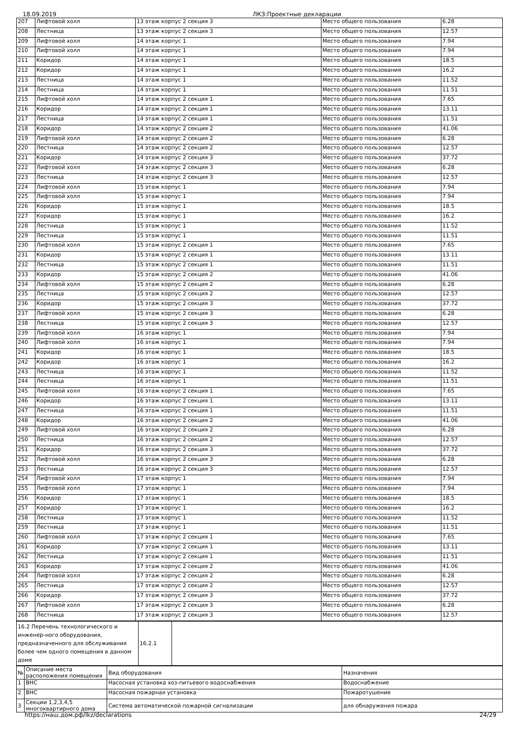18.09.2019 ЛКЗ:Проектные декларации
| 207 | Лифтовой холл | 13 этаж корпус 2 секция 3 | Место общего пользования | 6.28 |
| 208 | Лестница | 13 этаж корпус 2 секция 3 | Место общего пользования | 12.57 |
| 209 | Лифтовой холл | 14 этаж корпус 1 | Место общего пользования | 7.94 |
| 210 | Лифтовой холл | 14 этаж корпус 1 | Место общего пользования | 7.94 |
| 211 | Коридор | 14 этаж корпус 1 | Место общего пользования | 18.5 |
| 212 | Коридор | 14 этаж корпус 1 | Место общего пользования | 16.2 |
| 213 | Лестница | 14 этаж корпус 1 | Место общего пользования | 11.52 |
| 214 | Лестница | 14 этаж корпус 1 | Место общего пользования | 11.51 |
| 215 | Лифтовой холл | 14 этаж корпус 2 секция 1 | Место общего пользования | 7.65 |
| 216 | Коридор | 14 этаж корпус 2 секция 1 | Место общего пользования | 13.11 |
| 217 | Лестница | 14 этаж корпус 2 секция 1 | Место общего пользования | 11.51 |
| 218 | Коридор | 14 этаж корпус 2 секция 2 | Место общего пользования | 41.06 |
| 219 | Лифтовой холл | 14 этаж корпус 2 секция 2 | Место общего пользования | 6.28 |
| 220 | Лестница | 14 этаж корпус 2 секция 2 | Место общего пользования | 12.57 |
| 221 | Коридор | 14 этаж корпус 2 секция 3 | Место общего пользования | 37.72 |
| 222 | Лифтовой холл | 14 этаж корпус 2 секция 3 | Место общего пользования | 6.28 |
| 223 | Лестница | 14 этаж корпус 2 секция 3 | Место общего пользования | 12.57 |
| 224 | Лифтовой холл | 15 этаж корпус 1 | Место общего пользования | 7.94 |
| 225 | Лифтовой холл | 15 этаж корпус 1 | Место общего пользования | 7.94 |
| 226 | Коридор | 15 этаж корпус 1 | Место общего пользования | 18.5 |
| 227 | Коридор | 15 этаж корпус 1 | Место общего пользования | 16.2 |
| 228 | Лестница | 15 этаж корпус 1 | Место общего пользования | 11.52 |
| 229 | Лестница | 15 этаж корпус 1 | Место общего пользования | 11.51 |
| 230 | Лифтовой холл | 15 этаж корпус 2 секция 1 | Место общего пользования | 7.65 |
| 231 | Коридор | 15 этаж корпус 2 секция 1 | Место общего пользования | 13.11 |
| 232 | Лестница | 15 этаж корпус 2 секция 1 | Место общего пользования | 11.51 |
| 233 | Коридор | 15 этаж корпус 2 секция 2 | Место общего пользования | 41.06 |
| 234 | Лифтовой холл | 15 этаж корпус 2 секция 2 | Место общего пользования | 6.28 |
| 235 | Лестница | 15 этаж корпус 2 секция 2 | Место общего пользования | 12.57 |
| 236 | Коридор | 15 этаж корпус 2 секция 3 | Место общего пользования | 37.72 |
| 237 | Лифтовой холл | 15 этаж корпус 2 секция 3 | Место общего пользования | 6.28 |
| 238 | Лестница | 15 этаж корпус 2 секция 3 | Место общего пользования | 12.57 |
| 239 | Лифтовой холл | 16 этаж корпус 1 | Место общего пользования | 7.94 |
| 240 | Лифтовой холл | 16 этаж корпус 1 | Место общего пользования | 7.94 |
| 241 | Коридор | 16 этаж корпус 1 | Место общего пользования | 18.5 |
| 242 | Коридор | 16 этаж корпус 1 | Место общего пользования | 16.2 |
| 243 | Лестница | 16 этаж корпус 1 | Место общего пользования | 11.52 |
| 244 | Лестница | 16 этаж корпус 1 | Место общего пользования | 11.51 |
| 245 | Лифтовой холл | 16 этаж корпус 2 секция 1 | Место общего пользования | 7.65 |
| 246 | Коридор | 16 этаж корпус 2 секция 1 | Место общего пользования | 13.11 |
| 247 | Лестница | 16 этаж корпус 2 секция 1 | Место общего пользования | 11.51 |
| 248 | Коридор | 16 этаж корпус 2 секция 2 | Место общего пользования | 41.06 |
| 249 | Лифтовой холл | 16 этаж корпус 2 секция 2 | Место общего пользования | 6.28 |
| 250 | Лестница | 16 этаж корпус 2 секция 2 | Место общего пользования | 12.57 |
| 251 | Коридор | 16 этаж корпус 2 секция 3 | Место общего пользования | 37.72 |
| 252 | Лифтовой холл | 16 этаж корпус 2 секция 3 | Место общего пользования | 6.28 |
| 253 | Лестница | 16 этаж корпус 2 секция 3 | Место общего пользования | 12.57 |
| 254 | Лифтовой холл | 17 этаж корпус 1 | Место общего пользования | 7.94 |
| 255 | Лифтовой холл | 17 этаж корпус 1 | Место общего пользования | 7.94 |
| 256 | Коридор | 17 этаж корпус 1 | Место общего пользования | 18.5 |
| 257 | Коридор | 17 этаж корпус 1 | Место общего пользования | 16.2 |
| 258 | Лестница | 17 этаж корпус 1 | Место общего пользования | 11.52 |
| 259 | Лестница | 17 этаж корпус 1 | Место общего пользования | 11.51 |
| 260 | Лифтовой холл | 17 этаж корпус 2 секция 1 | Место общего пользования | 7.65 |
| 261 | Коридор | 17 этаж корпус 2 секция 1 | Место общего пользования | 13.11 |
| 262 | Лестница | 17 этаж корпус 2 секция 1 | Место общего пользования | 11.51 |
| 263 | Коридор | 17 этаж корпус 2 секция 2 | Место общего пользования | 41.06 |
| 264 | Лифтовой холл | 17 этаж корпус 2 секция 2 | Место общего пользования | 6.28 |
| 265 | Лестница | 17 этаж корпус 2 секция 2 | Место общего пользования | 12.57 |
| 266 | Коридор | 17 этаж корпус 2 секция 3 | Место общего пользования | 37.72 |
| 267 | Лифтовой холл | 17 этаж корпус 2 секция 3 | Место общего пользования | 6.28 |
| 268 | Лестница | 17 этаж корпус 2 секция 3 | Место общего пользования | 12.57 |
| 16.2 Перечень технологического и инженер-ного оборудования, предназначенного для обслуживания более чем одного помещения в данном доме | 16.2.1 | |
| № | Описание места расположения помещения | Вид оборудования | Назначения |
| 1 | ВНС | Насосная установка хоз-питьевого водоснабжения | Водоснабжение |
| 2 | ВНС | Насосная пожарная установка | Пожаротушение |
| 3 | Секции 1,2,3,4,5 многоквартирного дома | Система автоматической пожарной сигнализации | для обнаружения пожара |
https://наш.дом.рф/lkz/declarations 24/29